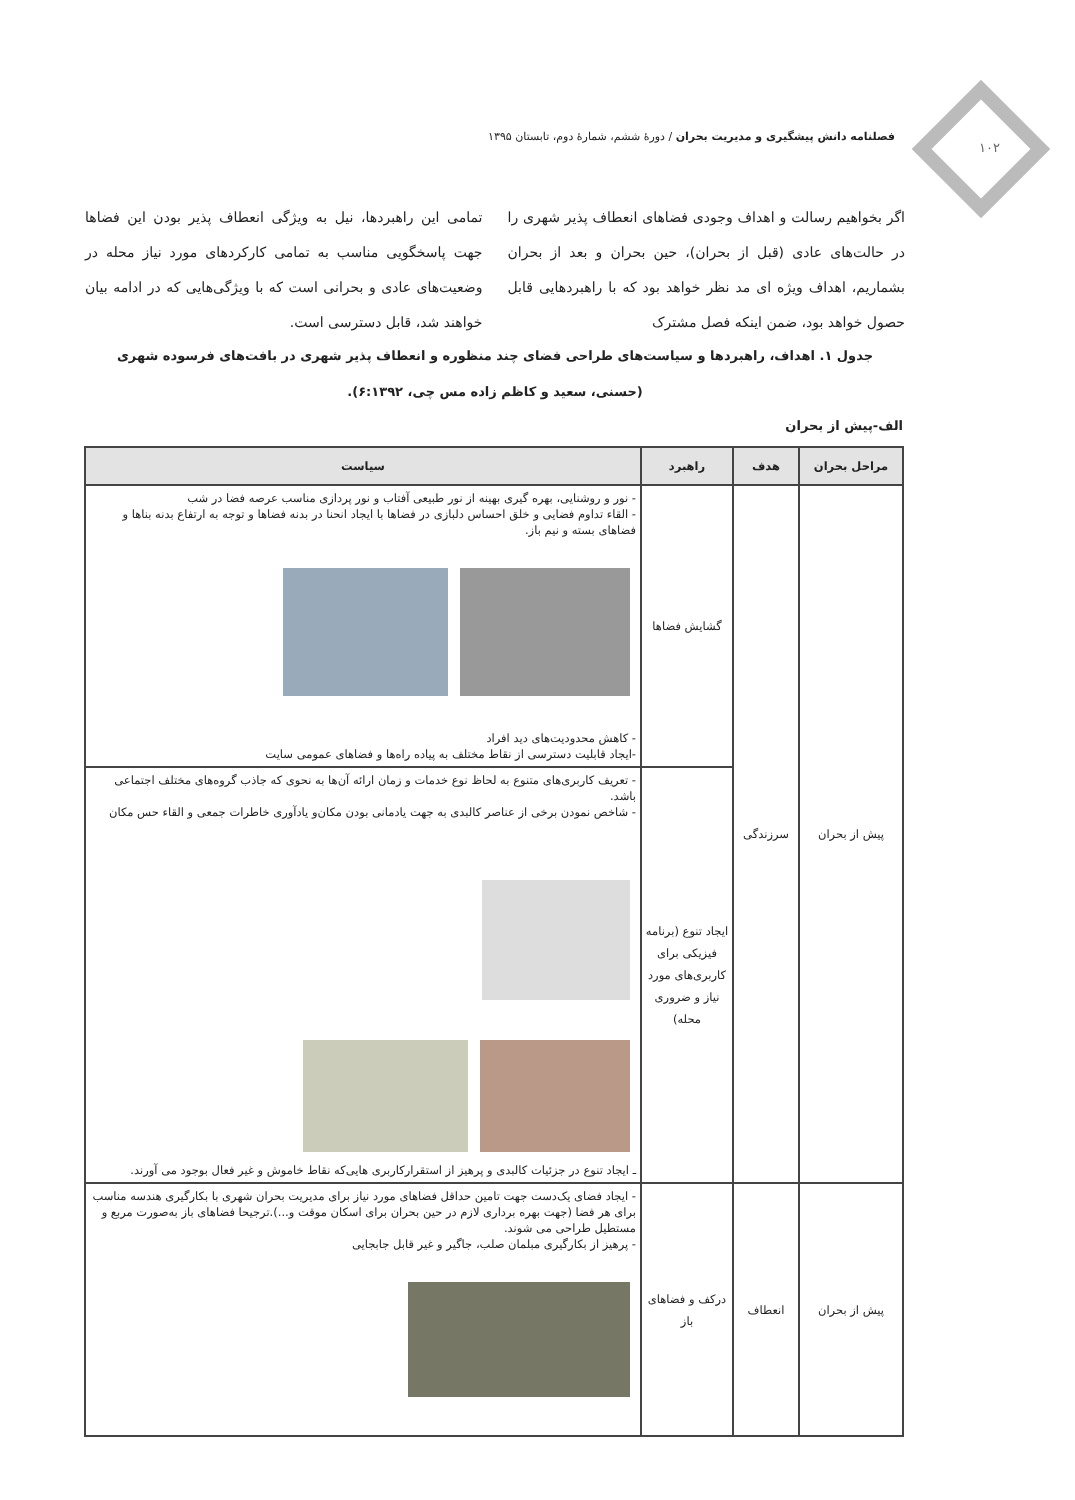۱۰۲
فصلنامه دانش پیشگیری و مدیریت بحران / دورهٔ ششم، شمارهٔ دوم، تابستان ۱۳۹۵
اگر بخواهیم رسالت و اهداف وجودی فضاهای انعطاف پذیر شهری را در حالت‌های عادی (قبل از بحران)، حین بحران و بعد از بحران بشماریم، اهداف ویژه ای مد نظر خواهد بود که با راهبردهایی قابل حصول خواهد بود، ضمن اینکه فصل مشترک
تمامی این راهبردها، نیل به ویژگی انعطاف پذیر بودن این فضاها جهت پاسخگویی مناسب به تمامی کارکردهای مورد نیاز محله در وضعیت‌های عادی و بحرانی است که با ویژگی‌هایی که در ادامه بیان خواهند شد، قابل دسترسی است.
جدول ۱. اهداف، راهبردها و سیاست‌های طراحی فضای چند منظوره و انعطاف پذیر شهری در بافت‌های فرسوده شهری
(حسنی، سعید و کاظم زاده مس چی، ۶:۱۳۹۲).
الف-پیش از بحران
| مراحل بحران | هدف | راهبرد | سیاست |
| --- | --- | --- | --- |
| پیش از بحران | سرزندگی | گشایش فضاها | - نور و روشنایی، بهره گیری بهینه از نور طبیعی آفتاب و نور پردازی مناسب عرصه فضا در شب - القاء تداوم فضایی و خلق احساس دلبازی در فضاها با ایجاد انحنا در بدنه فضاها و توجه به ارتفاع بدنه بناها و فضاهای بسته و نیم باز. - کاهش محدودیت‌های دید افراد -ایجاد قابلیت دسترسی از نقاط مختلف به پیاده راه‌ها و فضاهای عمومی سایت |
| | | ایجاد تنوع (برنامه فیزیکی برای کاربری‌های مورد نیاز و ضروری محله) | - تعریف کاربری‌های متنوع به لحاظ نوع خدمات و زمان ارائه آن‌ها به نحوی که جاذب گروه‌های مختلف اجتماعی باشد. - شاخص نمودن برخی از عناصر کالبدی به جهت یادمانی بودن مکان‌و یادآوری خاطرات جمعی و القاء حس مکان ـ ایجاد تنوع در جزئیات کالبدی و پرهیز از استقرارکاربری هایی‌که نقاط خاموش و غیر فعال بوجود می آورند. |
| پیش از بحران | انعطاف | درکف و فضاهای باز | - ایجاد فضای یک‌دست جهت تامین حداقل فضاهای مورد نیاز برای مدیریت بحران شهری با بکارگیری هندسه مناسب برای هر فضا (جهت بهره برداری لازم در حین بحران برای اسکان موقت و...).ترجیحا فضاهای باز به‌صورت مربع و مستطیل طراحی می شوند. - پرهیز از بکارگیری مبلمان صلب، جاگیر و غیر قابل جابجایی |